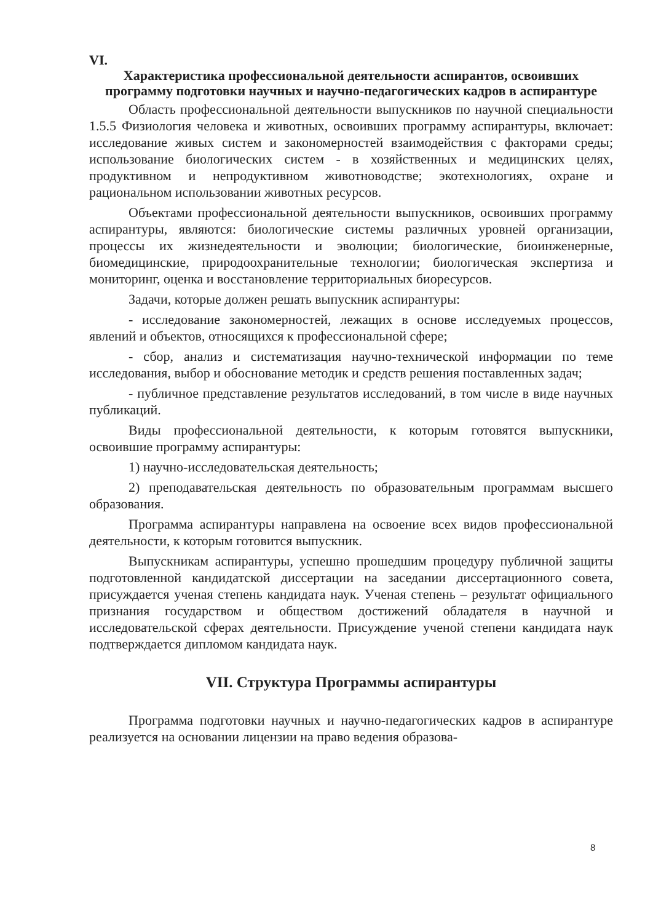VI.
Характеристика профессиональной деятельности аспирантов, освоивших программу подготовки научных и научно-педагогических кадров в аспирантуре
Область профессиональной деятельности выпускников по научной специальности 1.5.5 Физиология человека и животных, освоивших программу аспирантуры, включает: исследование живых систем и закономерностей взаимодействия с факторами среды; использование биологических систем - в хозяйственных и медицинских целях, продуктивном и непродуктивном животноводстве; экотехнологиях, охране и рациональном использовании животных ресурсов.
Объектами профессиональной деятельности выпускников, освоивших программу аспирантуры, являются: биологические системы различных уровней организации, процессы их жизнедеятельности и эволюции; биологические, биоинженерные, биомедицинские, природоохранительные технологии; биологическая экспертиза и мониторинг, оценка и восстановление территориальных биоресурсов.
Задачи, которые должен решать выпускник аспирантуры:
- исследование закономерностей, лежащих в основе исследуемых процессов, явлений и объектов, относящихся к профессиональной сфере;
- сбор, анализ и систематизация научно-технической информации по теме исследования, выбор и обоснование методик и средств решения поставленных задач;
- публичное представление результатов исследований, в том числе в виде научных публикаций.
Виды профессиональной деятельности, к которым готовятся выпускники, освоившие программу аспирантуры:
1) научно-исследовательская деятельность;
2) преподавательская деятельность по образовательным программам высшего образования.
Программа аспирантуры направлена на освоение всех видов профессиональной деятельности, к которым готовится выпускник.
Выпускникам аспирантуры, успешно прошедшим процедуру публичной защиты подготовленной кандидатской диссертации на заседании диссертационного совета, присуждается ученая степень кандидата наук. Ученая степень – результат официального признания государством и обществом достижений обладателя в научной и исследовательской сферах деятельности. Присуждение ученой степени кандидата наук подтверждается дипломом кандидата наук.
VII. Структура Программы аспирантуры
Программа подготовки научных и научно-педагогических кадров в аспирантуре реализуется на основании лицензии на право ведения образова-
8